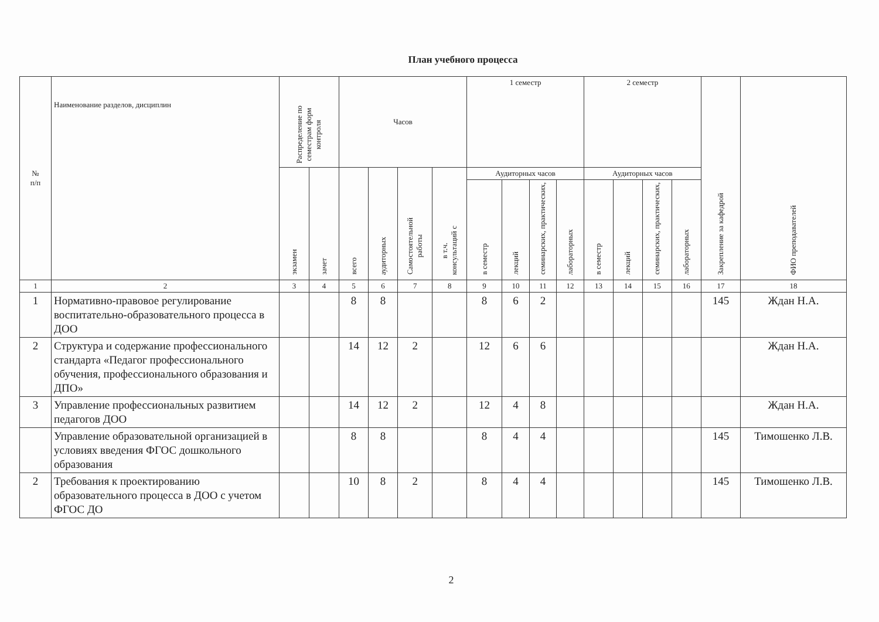План учебного процесса
| № п/п | Наименование разделов, дисциплин | Распределение по семестрам форм контроля | | Часов | | | | 1 семестр | | | | 2 семестр | | | | Закрепление за кафедрой | ФИО преподавателей |
| --- | --- | --- | --- | --- | --- | --- | --- | --- | --- | --- | --- | --- | --- | --- | --- | --- | --- |
| | | экзамен | зачет | всего | аудиторных | Самостоятельной работы | в т.ч. консультаций с | Аудиторных часов | | | | Аудиторных часов | | | | | |
| | | | | | | | | в семестр | лекций | семинарских, практических, | лабораторных | в семестр | лекций | семинарских, практических, | лабораторных | | |
| 1 | 2 | 3 | 4 | 5 | 6 | 7 | 8 | 9 | 10 | 11 | 12 | 13 | 14 | 15 | 16 | 17 | 18 |
| 1 | Нормативно-правовое регулирование воспитательно-образовательного процесса в ДОО | | | 8 | 8 | | | 8 | 6 | 2 | | | | | | 145 | Ждан Н.А. |
| 2 | Структура и содержание профессионального стандарта «Педагог профессионального обучения, профессионального образования и ДПО» | | | 14 | 12 | 2 | | 12 | 6 | 6 | | | | | | | Ждан Н.А. |
| 3 | Управление профессиональных развитием педагогов ДОО | | | 14 | 12 | 2 | | 12 | 4 | 8 | | | | | | | Ждан Н.А. |
| | Управление образовательной организацией в условиях введения ФГОС дошкольного образования | | | 8 | 8 | | | 8 | 4 | 4 | | | | | | 145 | Тимошенко Л.В. |
| 2 | Требования к проектированию образовательного процесса в ДОО с учетом ФГОС ДО | | | 10 | 8 | 2 | | 8 | 4 | 4 | | | | | | 145 | Тимошенко Л.В. |
2